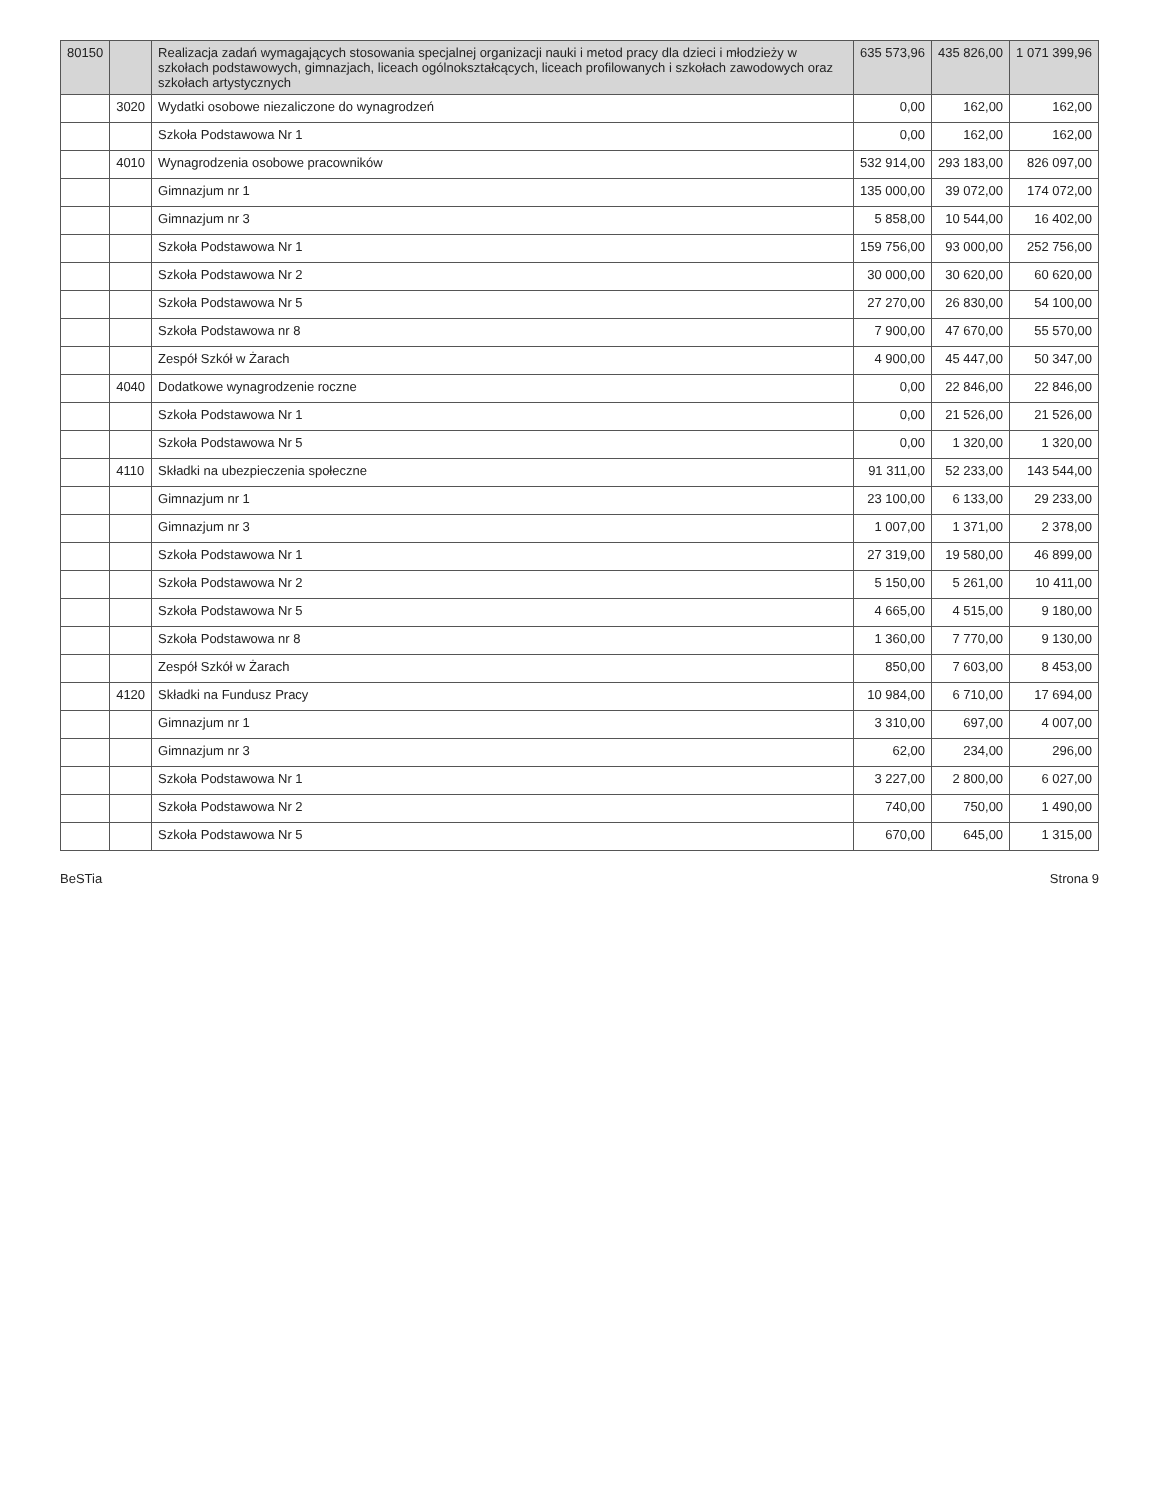| 80150 | | Realizacja zadań wymagających stosowania specjalnej organizacji nauki i metod pracy dla dzieci i młodzieży w szkołach podstawowych, gimnazjach, liceach ogólnokształcących, liceach profilowanych i szkołach zawodowych oraz szkołach artystycznych | 635 573,96 | 435 826,00 | 1 071 399,96 |
| | 3020 | Wydatki osobowe niezaliczone do wynagrodzeń | 0,00 | 162,00 | 162,00 |
| | | Szkoła Podstawowa Nr 1 | 0,00 | 162,00 | 162,00 |
| | 4010 | Wynagrodzenia osobowe pracowników | 532 914,00 | 293 183,00 | 826 097,00 |
| | | Gimnazjum nr 1 | 135 000,00 | 39 072,00 | 174 072,00 |
| | | Gimnazjum nr 3 | 5 858,00 | 10 544,00 | 16 402,00 |
| | | Szkoła Podstawowa Nr 1 | 159 756,00 | 93 000,00 | 252 756,00 |
| | | Szkoła Podstawowa Nr 2 | 30 000,00 | 30 620,00 | 60 620,00 |
| | | Szkoła Podstawowa Nr 5 | 27 270,00 | 26 830,00 | 54 100,00 |
| | | Szkoła Podstawowa nr 8 | 7 900,00 | 47 670,00 | 55 570,00 |
| | | Zespół Szkół w Żarach | 4 900,00 | 45 447,00 | 50 347,00 |
| | 4040 | Dodatkowe wynagrodzenie roczne | 0,00 | 22 846,00 | 22 846,00 |
| | | Szkoła Podstawowa Nr 1 | 0,00 | 21 526,00 | 21 526,00 |
| | | Szkoła Podstawowa Nr 5 | 0,00 | 1 320,00 | 1 320,00 |
| | 4110 | Składki na ubezpieczenia społeczne | 91 311,00 | 52 233,00 | 143 544,00 |
| | | Gimnazjum nr 1 | 23 100,00 | 6 133,00 | 29 233,00 |
| | | Gimnazjum nr 3 | 1 007,00 | 1 371,00 | 2 378,00 |
| | | Szkoła Podstawowa Nr 1 | 27 319,00 | 19 580,00 | 46 899,00 |
| | | Szkoła Podstawowa Nr 2 | 5 150,00 | 5 261,00 | 10 411,00 |
| | | Szkoła Podstawowa Nr 5 | 4 665,00 | 4 515,00 | 9 180,00 |
| | | Szkoła Podstawowa nr 8 | 1 360,00 | 7 770,00 | 9 130,00 |
| | | Zespół Szkół w Żarach | 850,00 | 7 603,00 | 8 453,00 |
| | 4120 | Składki na Fundusz Pracy | 10 984,00 | 6 710,00 | 17 694,00 |
| | | Gimnazjum nr 1 | 3 310,00 | 697,00 | 4 007,00 |
| | | Gimnazjum nr 3 | 62,00 | 234,00 | 296,00 |
| | | Szkoła Podstawowa Nr 1 | 3 227,00 | 2 800,00 | 6 027,00 |
| | | Szkoła Podstawowa Nr 2 | 740,00 | 750,00 | 1 490,00 |
| | | Szkoła Podstawowa Nr 5 | 670,00 | 645,00 | 1 315,00 |
BeSTia Strona 9